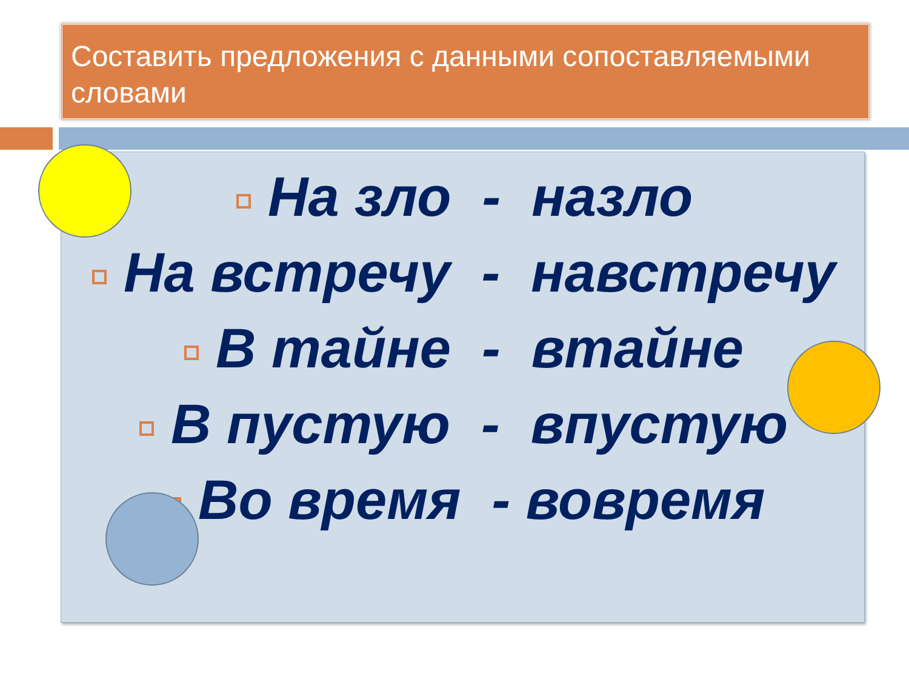Составить предложения с данными сопоставляемыми словами
На зло - назло
На встречу - навстречу
В тайне - втайне
В пустую - впустую
Во время - вовремя